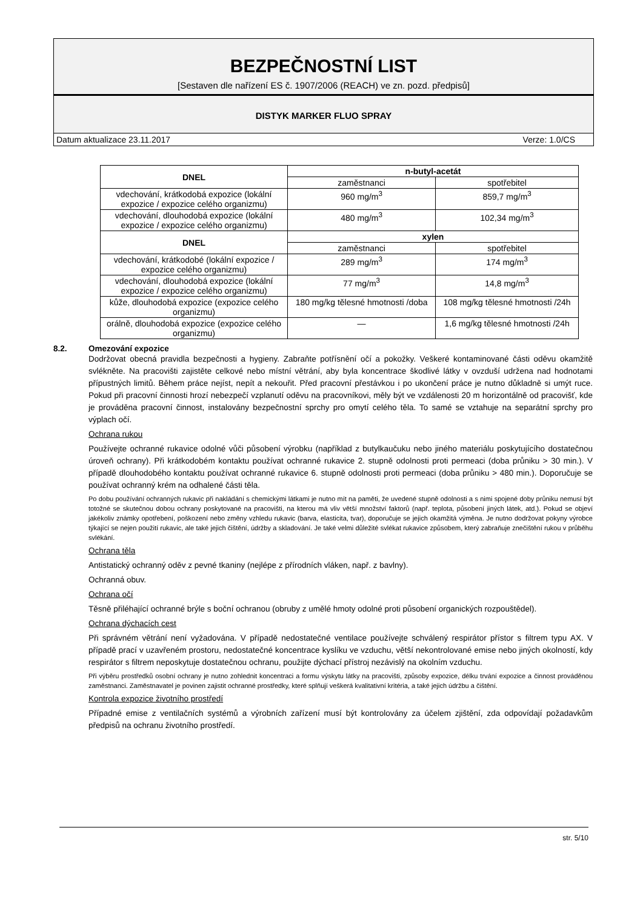BEZPEČNOSTNÍ LIST
[Sestaven dle nařízení ES č. 1907/2006 (REACH) ve zn. pozd. předpisů]
DISTYK MARKER FLUO SPRAY
Datum aktualizace 23.11.2017 Verze: 1.0/CS
| DNEL | n-butyl-acetát | |
| --- | --- | --- |
| | zaměstnanci | spotřebitel |
| vdechování, krátkodobá expozice (lokální expozice / expozice celého organizmu) | 960 mg/m<sup>3</sup> | 859,7 mg/m<sup>3</sup> |
| vdechování, dlouhodobá expozice (lokální expozice / expozice celého organizmu) | 480 mg/m<sup>3</sup> | 102,34 mg/m<sup>3</sup> |
| DNEL | xylen | |
| | zaměstnanci | spotřebitel |
| vdechování, krátkodobé (lokální expozice / expozice celého organizmu) | 289 mg/m<sup>3</sup> | 174 mg/m<sup>3</sup> |
| vdechování, dlouhodobá expozice (lokální expozice / expozice celého organizmu) | 77 mg/m<sup>3</sup> | 14,8 mg/m<sup>3</sup> |
| kůže, dlouhodobá expozice (expozice celého organizmu) | 180 mg/kg tělesné hmotnosti /doba | 108 mg/kg tělesné hmotnosti /24h |
| orálně, dlouhodobá expozice (expozice celého organizmu) | — | 1,6 mg/kg tělesné hmotnosti /24h |
8.2. Omezování expozice
Dodržovat obecná pravidla bezpečnosti a hygieny. Zabraňte potřísnění očí a pokožky. Veškeré kontaminované části oděvu okamžitě svlékněte. Na pracovišti zajistěte celkové nebo místní větrání, aby byla koncentrace škodlivé látky v ovzduší udržena nad hodnotami přípustných limitů. Během práce nejíst, nepít a nekouřit. Před pracovní přestávkou i po ukončení práce je nutno důkladně si umýt ruce. Pokud při pracovní činnosti hrozí nebezpečí vzplanutí oděvu na pracovníkovi, měly být ve vzdálenosti 20 m horizontálně od pracovišť, kde je prováděna pracovní činnost, instalovány bezpečnostní sprchy pro omytí celého těla. To samé se vztahuje na separátní sprchy pro výplach očí.
Ochrana rukou
Používejte ochranné rukavice odolné vůči působení výrobku (například z butylkaučuku nebo jiného materiálu poskytujícího dostatečnou úroveň ochrany). Při krátkodobém kontaktu používat ochranné rukavice 2. stupně odolnosti proti permeaci (doba průniku > 30 min.). V případě dlouhodobého kontaktu používat ochranné rukavice 6. stupně odolnosti proti permeaci (doba průniku > 480 min.). Doporučuje se používat ochranný krém na odhalené části těla.
Po dobu používání ochranných rukavic při nakládání s chemickými látkami je nutno mít na paměti, že uvedené stupně odolnosti a s nimi spojené doby průniku nemusí být totožné se skutečnou dobou ochrany poskytované na pracovišti, na kterou má vliv větší množství faktorů (např. teplota, působení jiných látek, atd.). Pokud se objeví jakékoliv známky opotřebení, poškození nebo změny vzhledu rukavic (barva, elasticita, tvar), doporučuje se jejich okamžitá výměna. Je nutno dodržovat pokyny výrobce týkající se nejen použití rukavic, ale také jejich čištění, údržby a skladování. Je také velmi důležité svlékat rukavice způsobem, který zabraňuje znečištění rukou v průběhu svlékání.
Ochrana těla
Antistatický ochranný oděv z pevné tkaniny (nejlépe z přírodních vláken, např. z bavlny).
Ochranná obuv.
Ochrana očí
Těsně přiléhající ochranné brýle s boční ochranou (obruby z umělé hmoty odolné proti působení organických rozpouštědel).
Ochrana dýchacích cest
Při správném větrání není vyžadována. V případě nedostatečné ventilace používejte schválený respirátor přístor s filtrem typu AX. V případě prací v uzavřeném prostoru, nedostatečné koncentrace kyslíku ve vzduchu, větší nekontrolované emise nebo jiných okolností, kdy respirátor s filtrem neposkytuje dostatečnou ochranu, použijte dýchací přístroj nezávislý na okolním vzduchu.
Při výběru prostředků osobní ochrany je nutno zohlednit koncentraci a formu výskytu látky na pracovišti, způsoby expozice, délku trvání expozice a činnost prováděnou zaměstnanci. Zaměstnavatel je povinen zajistit ochranné prostředky, které splňují veškerá kvalitativní kritéria, a také jejich údržbu a čištění.
Kontrola expozice životního prostředí
Případné emise z ventilačních systémů a výrobních zařízení musí být kontrolovány za účelem zjištění, zda odpovídají požadavkům předpisů na ochranu životního prostředí.
str. 5/10